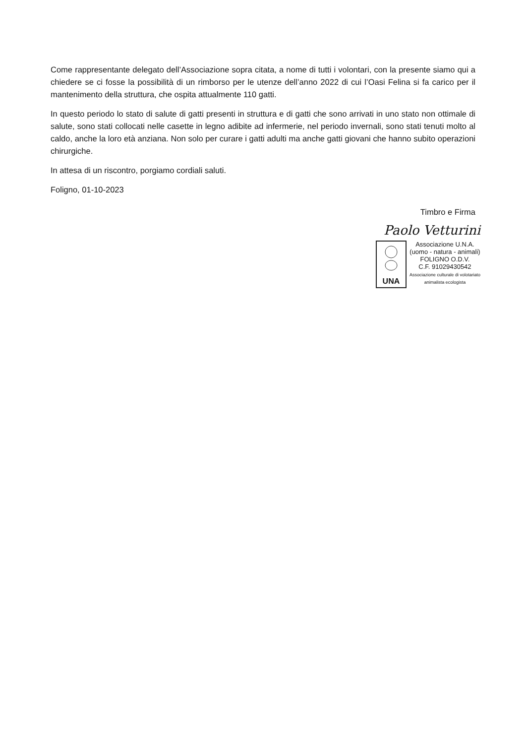Come rappresentante delegato dell’Associazione sopra citata, a nome di tutti i volontari, con la presente siamo qui a chiedere se ci fosse la possibilità di un rimborso per le utenze dell’anno 2022 di cui l’Oasi Felina si fa carico per il mantenimento della struttura, che ospita attualmente 110 gatti.
In questo periodo lo stato di salute di gatti presenti in struttura e di gatti che sono arrivati in uno stato non ottimale di salute, sono stati collocati nelle casette in legno adibite ad infermerie, nel periodo invernali, sono stati tenuti molto al caldo, anche la loro età anziana. Non solo per curare i gatti adulti ma anche gatti giovani che hanno subito operazioni chirurgiche.
In attesa di un riscontro, porgiamo cordiali saluti.
Foligno, 01-10-2023
Timbro e Firma
Paolo Vetturini
UNA
Associazione U.N.A.
(uomo - natura - animali)
FOLIGNO O.D.V.
C.F. 91029430542
Associazione culturale di volotariato
animalista ecologista